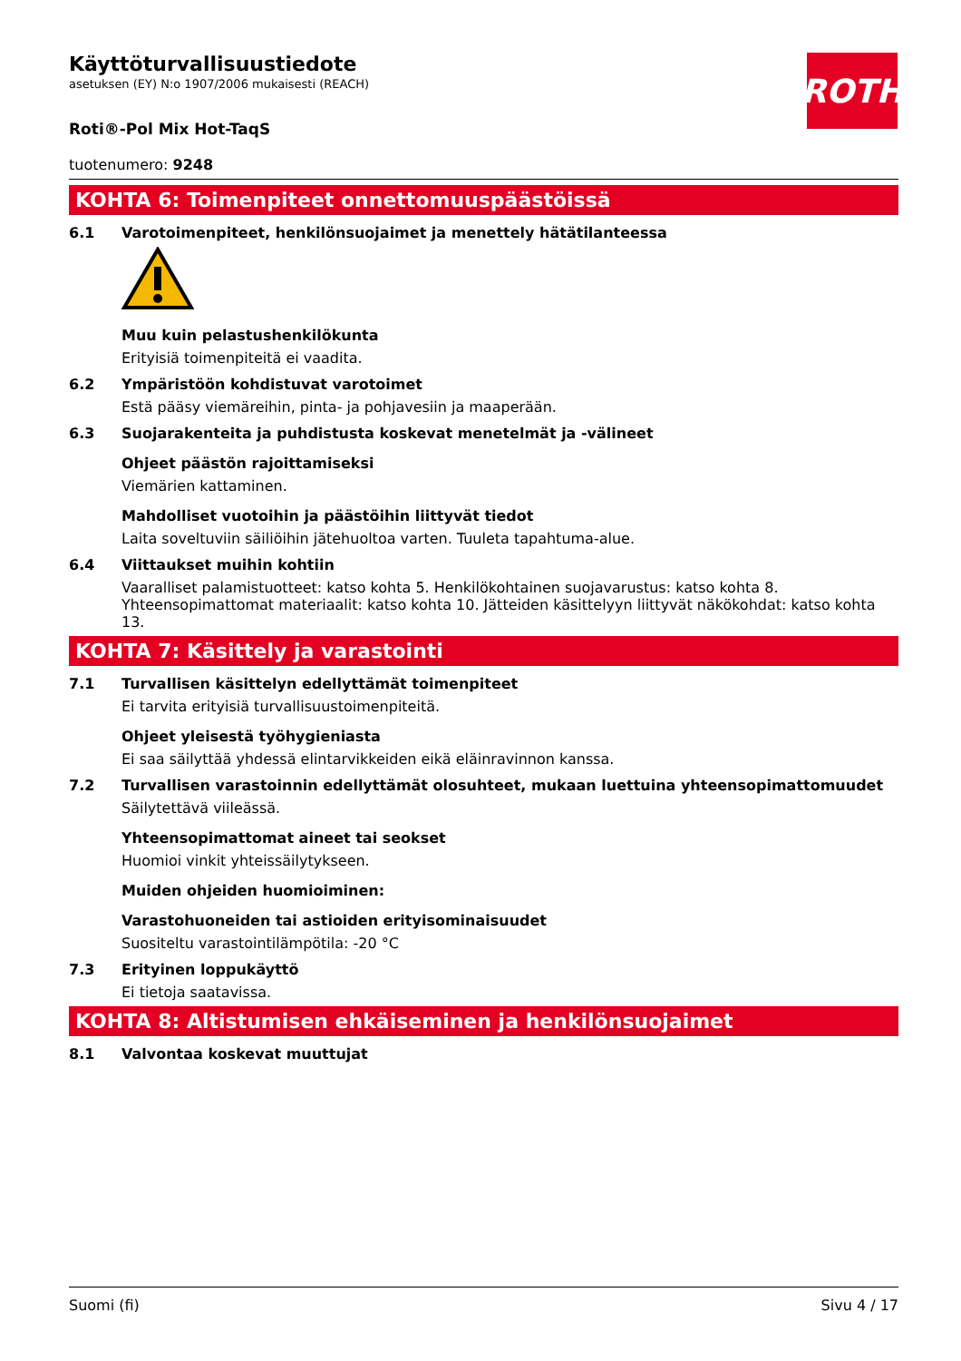ROTH
Käyttöturvallisuustiedote
asetuksen (EY) N:o 1907/2006 mukaisesti (REACH)
Roti®-Pol Mix Hot-TaqS
tuotenumero: 9248
KOHTA 6: Toimenpiteet onnettomuuspäästöissä
6.1 Varotoimenpiteet, henkilönsuojaimet ja menettely hätätilanteessa
Muu kuin pelastushenkilökunta
Erityisiä toimenpiteitä ei vaadita.
6.2 Ympäristöön kohdistuvat varotoimet
Estä pääsy viemäreihin, pinta- ja pohjavesiin ja maaperään.
6.3 Suojarakenteita ja puhdistusta koskevat menetelmät ja -välineet
Ohjeet päästön rajoittamiseksi
Viemärien kattaminen.
Mahdolliset vuotoihin ja päästöihin liittyvät tiedot
Laita soveltuviin säiliöihin jätehuoltoa varten. Tuuleta tapahtuma-alue.
6.4 Viittaukset muihin kohtiin
Vaaralliset palamistuotteet: katso kohta 5. Henkilökohtainen suojavarustus: katso kohta 8. Yhteensopimattomat materiaalit: katso kohta 10. Jätteiden käsittelyyn liittyvät näkökohdat: katso kohta 13.
KOHTA 7: Käsittely ja varastointi
7.1 Turvallisen käsittelyn edellyttämät toimenpiteet
Ei tarvita erityisiä turvallisuustoimenpiteitä.
Ohjeet yleisestä työhygieniasta
Ei saa säilyttää yhdessä elintarvikkeiden eikä eläinravinnon kanssa.
7.2 Turvallisen varastoinnin edellyttämät olosuhteet, mukaan luettuina yhteensopimattomuudet
Säilytettävä viileässä.
Yhteensopimattomat aineet tai seokset
Huomioi vinkit yhteissäilytykseen.
Muiden ohjeiden huomioiminen:
Varastohuoneiden tai astioiden erityisominaisuudet
Suositeltu varastointilämpötila: -20 °C
7.3 Erityinen loppukäyttö
Ei tietoja saatavissa.
KOHTA 8: Altistumisen ehkäiseminen ja henkilönsuojaimet
8.1 Valvontaa koskevat muuttujat
Suomi (fi) Sivu 4 / 17